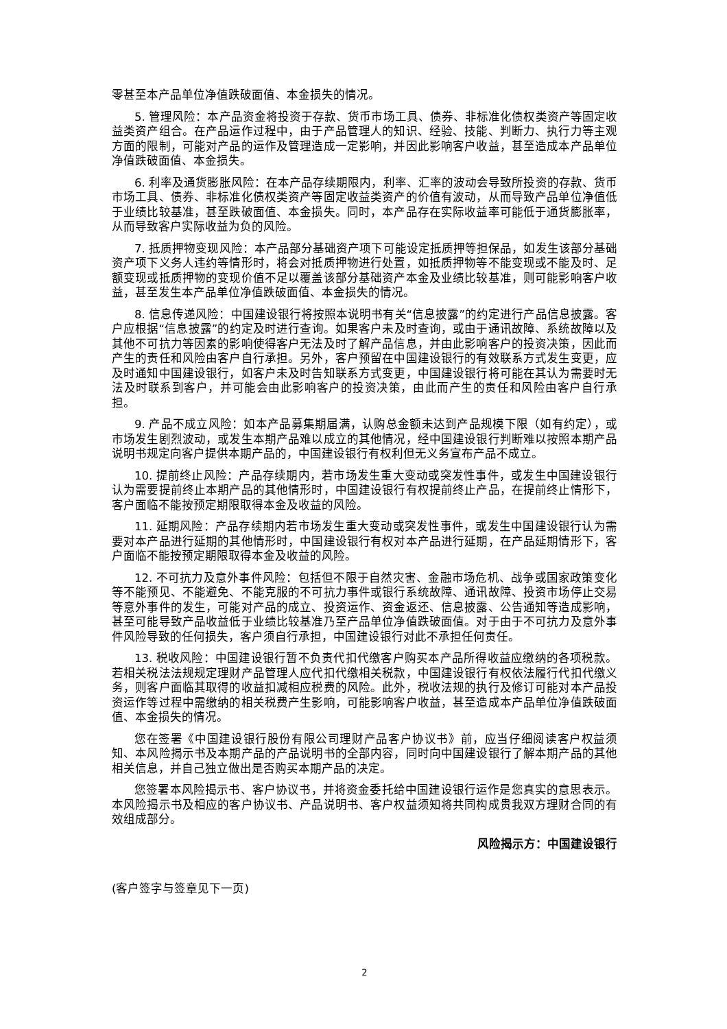零甚至本产品单位净值跌破面值、本金损失的情况。
5. 管理风险：本产品资金将投资于存款、货币市场工具、债券、非标准化债权类资产等固定收益类资产组合。在产品运作过程中，由于产品管理人的知识、经验、技能、判断力、执行力等主观方面的限制，可能对产品的运作及管理造成一定影响，并因此影响客户收益，甚至造成本产品单位净值跌破面值、本金损失。
6. 利率及通货膨胀风险：在本产品存续期限内，利率、汇率的波动会导致所投资的存款、货币市场工具、债券、非标准化债权类资产等固定收益类资产的价值有波动，从而导致产品单位净值低于业绩比较基准，甚至跌破面值、本金损失。同时，本产品存在实际收益率可能低于通货膨胀率，从而导致客户实际收益为负的风险。
7. 抵质押物变现风险：本产品部分基础资产项下可能设定抵质押等担保品，如发生该部分基础资产项下义务人违约等情形时，将会对抵质押物进行处置，如抵质押物等不能变现或不能及时、足额变现或抵质押物的变现价值不足以覆盖该部分基础资产本金及业绩比较基准，则可能影响客户收益，甚至发生本产品单位净值跌破面值、本金损失的情况。
8. 信息传递风险：中国建设银行将按照本说明书有关“信息披露”的约定进行产品信息披露。客户应根据“信息披露”的约定及时进行查询。如果客户未及时查询，或由于通讯故障、系统故障以及其他不可抗力等因素的影响使得客户无法及时了解产品信息，并由此影响客户的投资决策，因此而产生的责任和风险由客户自行承担。另外，客户预留在中国建设银行的有效联系方式发生变更，应及时通知中国建设银行，如客户未及时告知联系方式变更，中国建设银行将可能在其认为需要时无法及时联系到客户，并可能会由此影响客户的投资决策，由此而产生的责任和风险由客户自行承担。
9. 产品不成立风险：如本产品募集期届满，认购总金额未达到产品规模下限（如有约定），或市场发生剧烈波动，或发生本期产品难以成立的其他情况，经中国建设银行判断难以按照本期产品说明书规定向客户提供本期产品的，中国建设银行有权利但无义务宣布产品不成立。
10. 提前终止风险：产品存续期内，若市场发生重大变动或突发性事件，或发生中国建设银行认为需要提前终止本期产品的其他情形时，中国建设银行有权提前终止产品，在提前终止情形下，客户面临不能按预定期限取得本金及收益的风险。
11. 延期风险：产品存续期内若市场发生重大变动或突发性事件，或发生中国建设银行认为需要对本产品进行延期的其他情形时，中国建设银行有权对本产品进行延期，在产品延期情形下，客户面临不能按预定期限取得本金及收益的风险。
12. 不可抗力及意外事件风险：包括但不限于自然灾害、金融市场危机、战争或国家政策变化等不能预见、不能避免、不能克服的不可抗力事件或银行系统故障、通讯故障、投资市场停止交易等意外事件的发生，可能对产品的成立、投资运作、资金返还、信息披露、公告通知等造成影响，甚至可能导致产品收益低于业绩比较基准乃至产品单位净值跌破面值。对于由于不可抗力及意外事件风险导致的任何损失，客户须自行承担，中国建设银行对此不承担任何责任。
13. 税收风险：中国建设银行暂不负责代扣代缴客户购买本产品所得收益应缴纳的各项税款。若相关税法法规规定理财产品管理人应代扣代缴相关税款，中国建设银行有权依法履行代扣代缴义务，则客户面临其取得的收益扣减相应税费的风险。此外，税收法规的执行及修订可能对本产品投资运作等过程中需缴纳的相关税费产生影响，可能影响客户收益，甚至造成本产品单位净值跌破面值、本金损失的情况。
您在签署《中国建设银行股份有限公司理财产品客户协议书》前，应当仔细阅读客户权益须知、本风险揭示书及本期产品的产品说明书的全部内容，同时向中国建设银行了解本期产品的其他相关信息，并自己独立做出是否购买本期产品的决定。
您签署本风险揭示书、客户协议书，并将资金委托给中国建设银行运作是您真实的意思表示。本风险揭示书及相应的客户协议书、产品说明书、客户权益须知将共同构成贵我双方理财合同的有效组成部分。
风险揭示方：中国建设银行
(客户签字与签章见下一页)
2